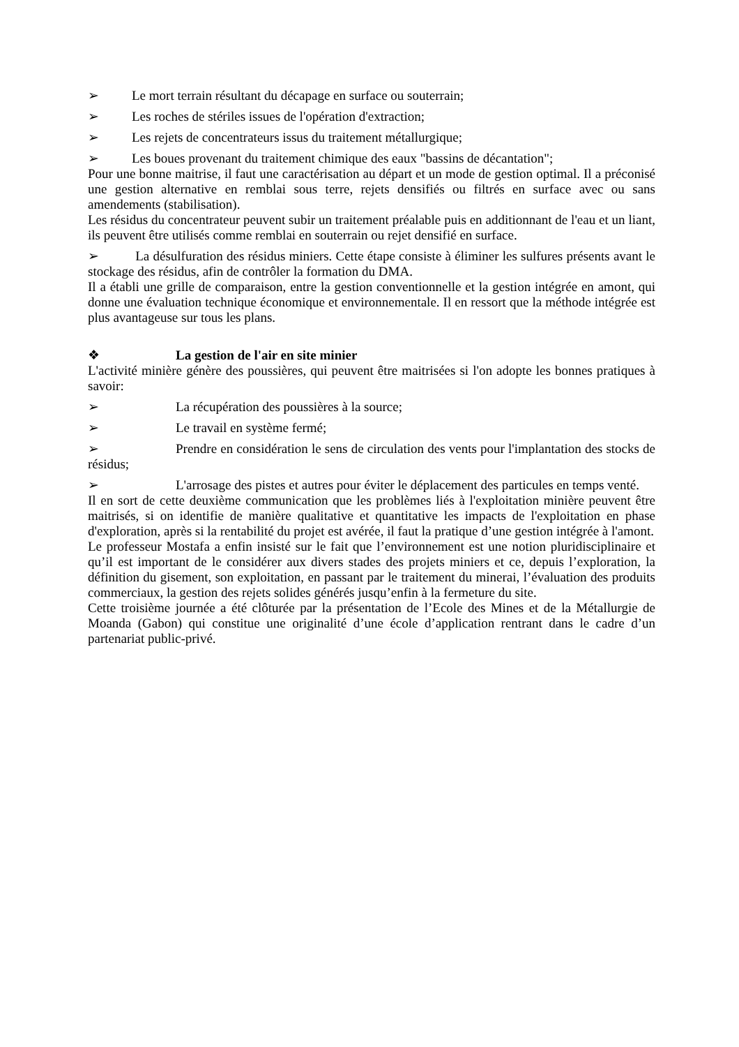➢ Le mort terrain résultant du décapage en surface ou souterrain;
➢ Les roches de stériles issues de l'opération d'extraction;
➢ Les rejets de concentrateurs issus du traitement métallurgique;
➢ Les boues provenant du traitement chimique des eaux "bassins de décantation";
Pour une bonne maitrise, il faut une caractérisation au départ et un mode de gestion optimal. Il a préconisé une gestion alternative en remblai sous terre, rejets densifiés ou filtrés en surface avec ou sans amendements (stabilisation).
Les résidus du concentrateur peuvent subir un traitement préalable puis en additionnant de l'eau et un liant, ils peuvent être utilisés comme remblai en souterrain ou rejet densifié en surface.
➢ La désulfuration des résidus miniers. Cette étape consiste à éliminer les sulfures présents avant le stockage des résidus, afin de contrôler la formation du DMA.
Il a établi une grille de comparaison, entre la gestion conventionnelle et la gestion intégrée en amont, qui donne une évaluation technique économique et environnementale. Il en ressort que la méthode intégrée est plus avantageuse sur tous les plans.
❖ La gestion de l'air en site minier
L'activité minière génère des poussières, qui peuvent être maitrisées si l'on adopte les bonnes pratiques à savoir:
➢ La récupération des poussières à la source;
➢ Le travail en système fermé;
➢ Prendre en considération le sens de circulation des vents pour l'implantation des stocks de résidus;
➢ L'arrosage des pistes et autres pour éviter le déplacement des particules en temps venté.
Il en sort de cette deuxième communication que les problèmes liés à l'exploitation minière peuvent être maitrisés, si on identifie de manière qualitative et quantitative les impacts de l'exploitation en phase d'exploration, après si la rentabilité du projet est avérée, il faut la pratique d’une gestion intégrée à l'amont.
Le professeur Mostafa a enfin insisté sur le fait que l’environnement est une notion pluridisciplinaire et qu’il est important de le considérer aux divers stades des projets miniers et ce, depuis l’exploration, la définition du gisement, son exploitation, en passant par le traitement du minerai, l’évaluation des produits commerciaux, la gestion des rejets solides générés jusqu’enfin à la fermeture du site.
Cette troisième journée a été clôturée par la présentation de l’Ecole des Mines et de la Métallurgie de Moanda (Gabon) qui constitue une originalité d’une école d’application rentrant dans le cadre d’un partenariat public-privé.